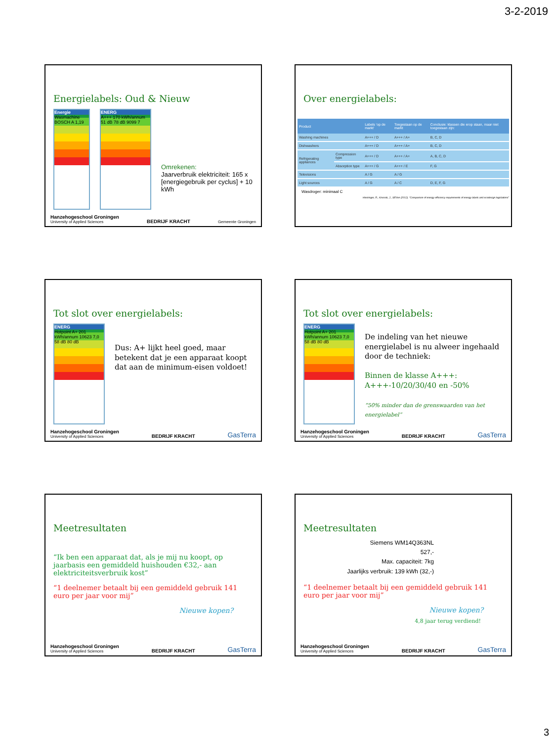3-2-2019
Energielabels: Oud & Nieuw
Energie
Wasmachine BOSCH A 1,19
ENERG
A+++ 170 kWh/annum 51 dB 78 dB 9099 7
Omrekenen:
Jaarverbruik elektriciteit: 165 x [energiegebruik per cyclus] + 10 kWh
Hanzehogeschool Groningen
University of Applied Sciences BEDRIJF KRACHT Gemeente Groningen
Over energielabels:
| Product | | Labels ‘op de markt’ | Toegestaan op de markt | Conclusie: klassen die erop staan, maar niet toegestaan zijn: |
| --- | --- | --- | --- | --- |
| Washing machines | | A+++ / D | A+++ / A+ | B, C, D |
| Dishwashers | | A+++ / D | A+++ / A+ | B, C, D |
| Refrigerating appliances | Compression type | A+++ / D | A+++ / A+ | A, B, C, D |
| | Absorption type | A+++ / G | A+++ / E | F, G |
| Televisions | | A / G | A / G | |
| Light sources | | A / G | A / C | D, E, F, G |
Wasdroger: minimaal C
Hierzinger, R., Krivosik, J., SEVen (2012). “Comparison of energy efficiency requirements of energy labels and ecodesign legislations”
Tot slot over energielabels:
ENERG
Hotpoint A+ 201 kWh/annum 10623 7,0 58 dB 80 dB
Dus: A+ lijkt heel goed, maar betekent dat je een apparaat koopt dat aan de minimum-eisen voldoet!
Hanzehogeschool Groningen
University of Applied Sciences BEDRIJF KRACHT GasTerra
Tot slot over energielabels:
ENERG
Hotpoint A+ 201 kWh/annum 10623 7,0 58 dB 80 dB
De indeling van het nieuwe energielabel is nu alweer ingehaald door de techniek:
Binnen de klasse A+++:
A+++-10/20/30/40 en -50%
“50% minder dan de grenswaarden van het energielabel”
Hanzehogeschool Groningen
University of Applied Sciences BEDRIJF KRACHT GasTerra
Meetresultaten
“Ik ben een apparaat dat, als je mij nu koopt, op jaarbasis een gemiddeld huishouden €32,- aan elektriciteitsverbruik kost”
“1 deelnemer betaalt bij een gemiddeld gebruik 141 euro per jaar voor mij”
Nieuwe kopen?
Hanzehogeschool Groningen
University of Applied Sciences BEDRIJF KRACHT GasTerra
Meetresultaten
Siemens WM14Q363NL
527,-
Max. capaciteit: 7kg
Jaarlijks verbruik: 139 kWh (32,-)
“1 deelnemer betaalt bij een gemiddeld gebruik 141 euro per jaar voor mij”
Nieuwe kopen?
4,8 jaar terug verdiend!
Hanzehogeschool Groningen
University of Applied Sciences BEDRIJF KRACHT GasTerra
3